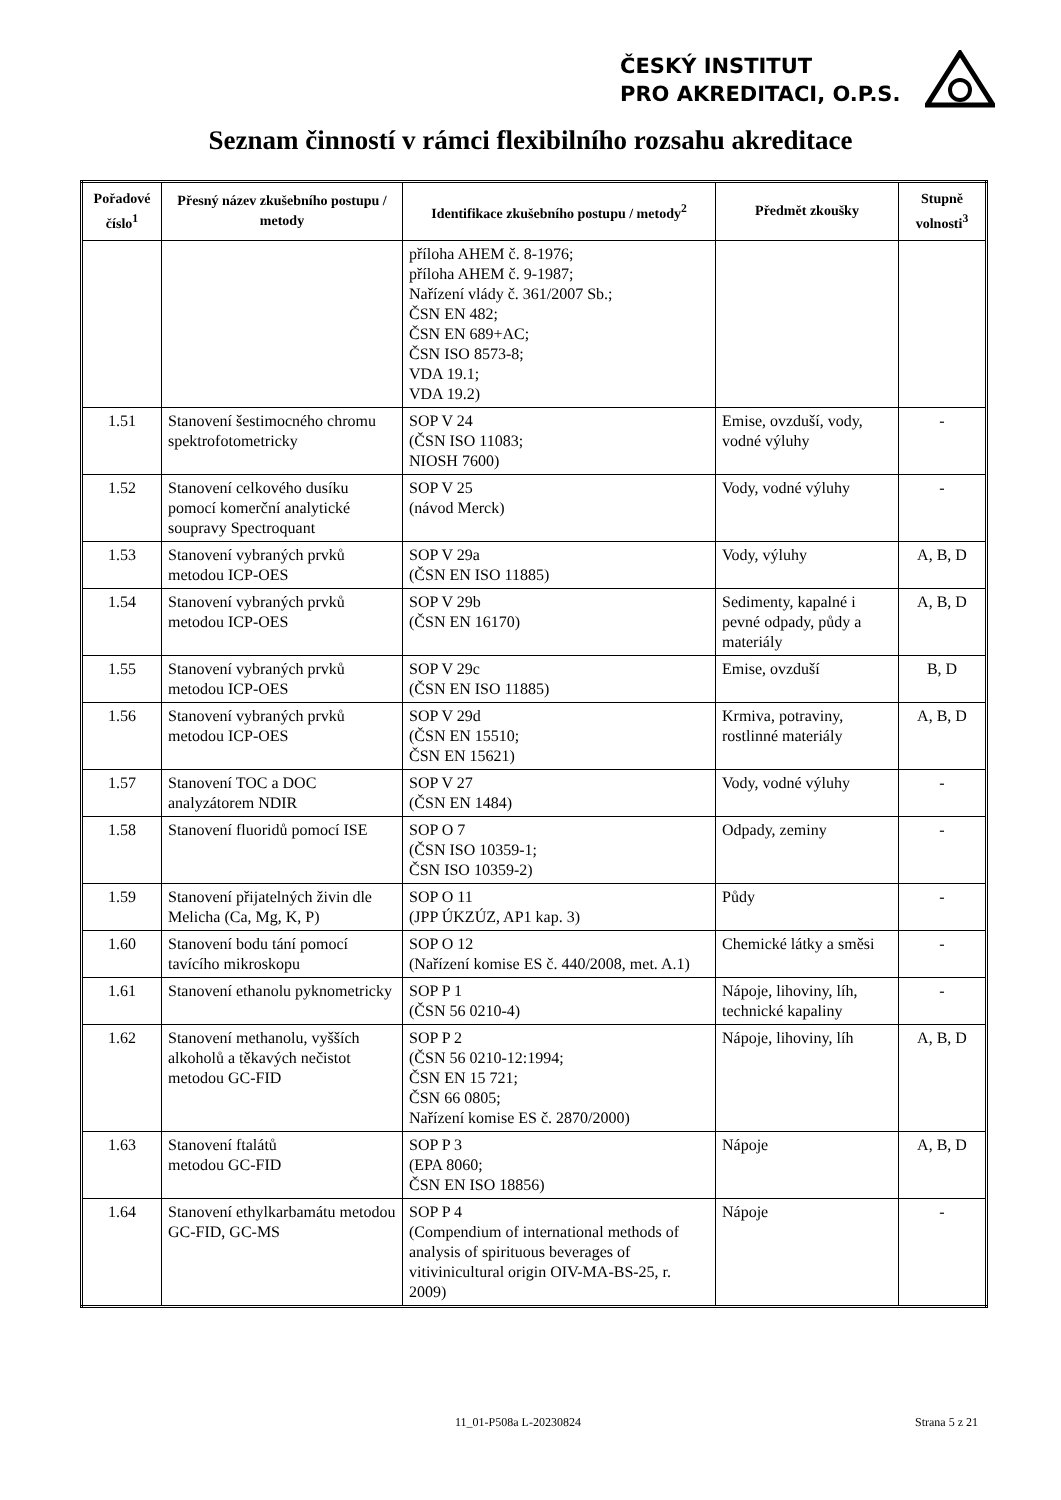ČESKÝ INSTITUT
PRO AKREDITACI, O.P.S.
Seznam činností v rámci flexibilního rozsahu akreditace
| Pořadové číslo<sup>1</sup> | Přesný název zkušebního postupu / metody | Identifikace zkušebního postupu / metody<sup>2</sup> | Předmět zkoušky | Stupně volnosti<sup>3</sup> |
| --- | --- | --- | --- | --- |
| | | příloha AHEM č. 8-1976; příloha AHEM č. 9-1987; Nařízení vlády č. 361/2007 Sb.; ČSN EN 482; ČSN EN 689+AC; ČSN ISO 8573-8; VDA 19.1; VDA 19.2) | | |
| 1.51 | Stanovení šestimocného chromu spektrofotometricky | SOP V 24 (ČSN ISO 11083; NIOSH 7600) | Emise, ovzduší, vody, vodné výluhy | - |
| 1.52 | Stanovení celkového dusíku pomocí komerční analytické soupravy Spectroquant | SOP V 25 (návod Merck) | Vody, vodné výluhy | - |
| 1.53 | Stanovení vybraných prvků metodou ICP-OES | SOP V 29a (ČSN EN ISO 11885) | Vody, výluhy | A, B, D |
| 1.54 | Stanovení vybraných prvků metodou ICP-OES | SOP V 29b (ČSN EN 16170) | Sedimenty, kapalné i pevné odpady, půdy a materiály | A, B, D |
| 1.55 | Stanovení vybraných prvků metodou ICP-OES | SOP V 29c (ČSN EN ISO 11885) | Emise, ovzduší | B, D |
| 1.56 | Stanovení vybraných prvků metodou ICP-OES | SOP V 29d (ČSN EN 15510; ČSN EN 15621) | Krmiva, potraviny, rostlinné materiály | A, B, D |
| 1.57 | Stanovení TOC a DOC analyzátorem NDIR | SOP V 27 (ČSN EN 1484) | Vody, vodné výluhy | - |
| 1.58 | Stanovení fluoridů pomocí ISE | SOP O 7 (ČSN ISO 10359-1; ČSN ISO 10359-2) | Odpady, zeminy | - |
| 1.59 | Stanovení přijatelných živin dle Melicha (Ca, Mg, K, P) | SOP O 11 (JPP ÚKZÚZ, AP1 kap. 3) | Půdy | - |
| 1.60 | Stanovení bodu tání pomocí tavícího mikroskopu | SOP O 12 (Nařízení komise ES č. 440/2008, met. A.1) | Chemické látky a směsi | - |
| 1.61 | Stanovení ethanolu pyknometricky | SOP P 1 (ČSN 56 0210-4) | Nápoje, lihoviny, líh, technické kapaliny | - |
| 1.62 | Stanovení methanolu, vyšších alkoholů a těkavých nečistot metodou GC-FID | SOP P 2 (ČSN 56 0210-12:1994; ČSN EN 15 721; ČSN 66 0805; Nařízení komise ES č. 2870/2000) | Nápoje, lihoviny, líh | A, B, D |
| 1.63 | Stanovení ftalátů metodou GC-FID | SOP P 3 (EPA 8060; ČSN EN ISO 18856) | Nápoje | A, B, D |
| 1.64 | Stanovení ethylkarbamátu metodou GC-FID, GC-MS | SOP P 4 (Compendium of international methods of analysis of spirituous beverages of vitivinicultural origin OIV-MA-BS-25, r. 2009) | Nápoje | - |
11_01-P508a L-20230824 Strana 5 z 21